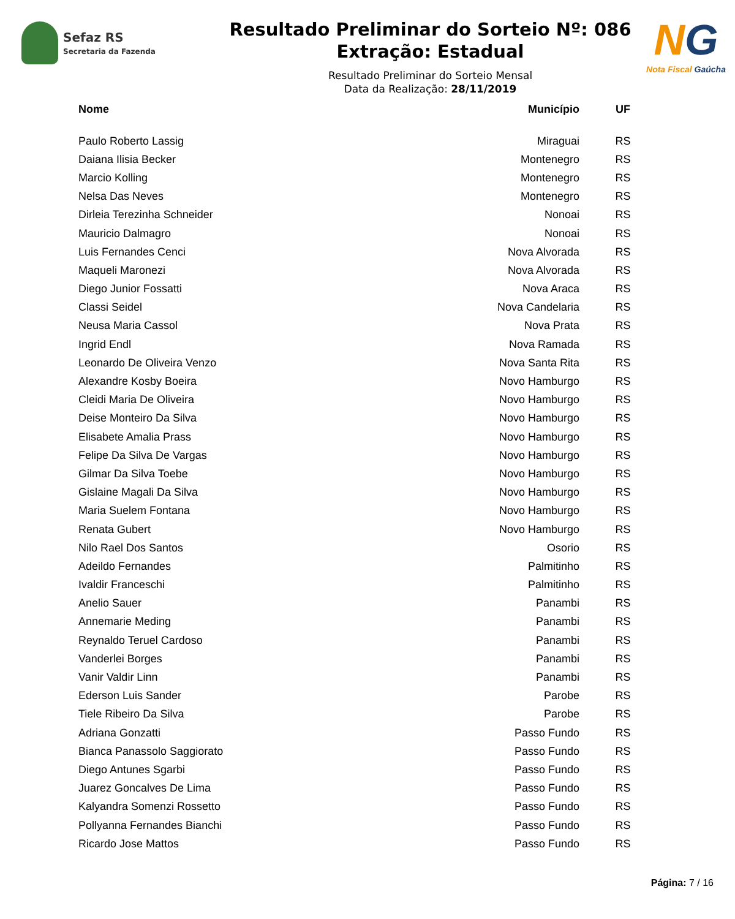Sefaz RS
Secretaria da Fazenda
Resultado Preliminar do Sorteio Nº: 086
Extração: Estadual
Resultado Preliminar do Sorteio Mensal
Data da Realização: 28/11/2019
NG
Nota Fiscal Gaúcha
| Nome | Município | UF |
| --- | --- | --- |
| Paulo Roberto Lassig | Miraguai | RS |
| Daiana Ilisia Becker | Montenegro | RS |
| Marcio Kolling | Montenegro | RS |
| Nelsa Das Neves | Montenegro | RS |
| Dirleia Terezinha Schneider | Nonoai | RS |
| Mauricio Dalmagro | Nonoai | RS |
| Luis Fernandes Cenci | Nova Alvorada | RS |
| Maqueli Maronezi | Nova Alvorada | RS |
| Diego Junior Fossatti | Nova Araca | RS |
| Classi Seidel | Nova Candelaria | RS |
| Neusa Maria Cassol | Nova Prata | RS |
| Ingrid Endl | Nova Ramada | RS |
| Leonardo De Oliveira Venzo | Nova Santa Rita | RS |
| Alexandre Kosby Boeira | Novo Hamburgo | RS |
| Cleidi Maria De Oliveira | Novo Hamburgo | RS |
| Deise Monteiro Da Silva | Novo Hamburgo | RS |
| Elisabete Amalia Prass | Novo Hamburgo | RS |
| Felipe Da Silva De Vargas | Novo Hamburgo | RS |
| Gilmar Da Silva Toebe | Novo Hamburgo | RS |
| Gislaine Magali Da Silva | Novo Hamburgo | RS |
| Maria Suelem Fontana | Novo Hamburgo | RS |
| Renata Gubert | Novo Hamburgo | RS |
| Nilo Rael Dos Santos | Osorio | RS |
| Adeildo Fernandes | Palmitinho | RS |
| Ivaldir Franceschi | Palmitinho | RS |
| Anelio Sauer | Panambi | RS |
| Annemarie Meding | Panambi | RS |
| Reynaldo Teruel Cardoso | Panambi | RS |
| Vanderlei Borges | Panambi | RS |
| Vanir Valdir Linn | Panambi | RS |
| Ederson Luis Sander | Parobe | RS |
| Tiele Ribeiro Da Silva | Parobe | RS |
| Adriana Gonzatti | Passo Fundo | RS |
| Bianca Panassolo Saggiorato | Passo Fundo | RS |
| Diego Antunes Sgarbi | Passo Fundo | RS |
| Juarez Goncalves De Lima | Passo Fundo | RS |
| Kalyandra Somenzi Rossetto | Passo Fundo | RS |
| Pollyanna Fernandes Bianchi | Passo Fundo | RS |
| Ricardo Jose Mattos | Passo Fundo | RS |
Página: 7 / 16